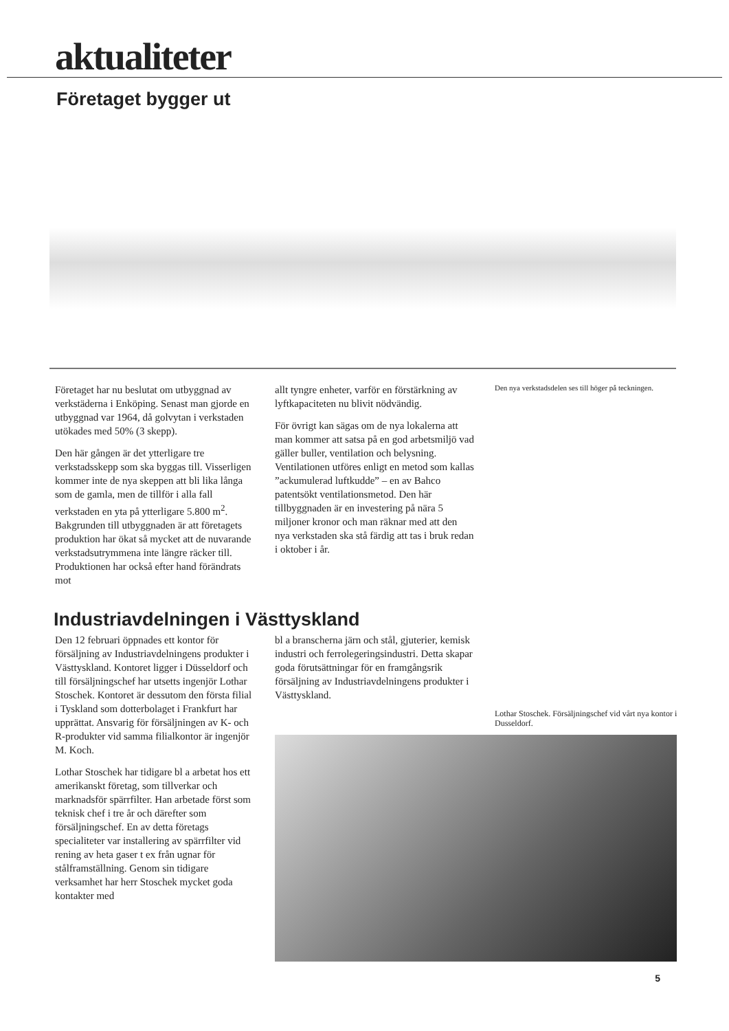aktualiteter
Företaget bygger ut
Företaget har nu beslutat om utbyggnad av verkstäderna i Enköping. Senast man gjorde en utbyggnad var 1964, då golvytan i verkstaden utökades med 50% (3 skepp).
Den här gången är det ytterligare tre verkstadsskepp som ska byggas till. Visserligen kommer inte de nya skeppen att bli lika långa som de gamla, men de tillför i alla fall verkstaden en yta på ytterligare 5.800 m<sup>2</sup>. Bakgrunden till utbyggnaden är att företagets produktion har ökat så mycket att de nuvarande verkstadsutrymmena inte längre räcker till. Produktionen har också efter hand förändrats mot
allt tyngre enheter, varför en förstärkning av lyftkapaciteten nu blivit nödvändig.
För övrigt kan sägas om de nya lokalerna att man kommer att satsa på en god arbetsmiljö vad gäller buller, ventilation och belysning. Ventilationen utföres enligt en metod som kallas ”ackumulerad luftkudde” – en av Bahco patentsökt ventilationsmetod. Den här tillbyggnaden är en investering på nära 5 miljoner kronor och man räknar med att den nya verkstaden ska stå färdig att tas i bruk redan i oktober i år.
Den nya verkstadsdelen ses till höger på teckningen.
Industriavdelningen i Västtyskland
Den 12 februari öppnades ett kontor för försäljning av Industriavdelningens produkter i Västtyskland. Kontoret ligger i Düsseldorf och till försäljningschef har utsetts ingenjör Lothar Stoschek. Kontoret är dessutom den första filial i Tyskland som dotterbolaget i Frankfurt har upprättat. Ansvarig för försäljningen av K- och R-produkter vid samma filialkontor är ingenjör M. Koch.
Lothar Stoschek har tidigare bl a arbetat hos ett amerikanskt företag, som tillverkar och marknadsför spärrfilter. Han arbetade först som teknisk chef i tre år och därefter som försäljningschef. En av detta företags specialiteter var installering av spärrfilter vid rening av heta gaser t ex från ugnar för stålframställning. Genom sin tidigare verksamhet har herr Stoschek mycket goda kontakter med
bl a branscherna järn och stål, gjuterier, kemisk industri och ferrolegeringsindustri. Detta skapar goda förutsättningar för en framgångsrik försäljning av Industriavdelningens produkter i Västtyskland.
Lothar Stoschek. Försäljningschef vid vårt nya kontor i Dusseldorf.
5